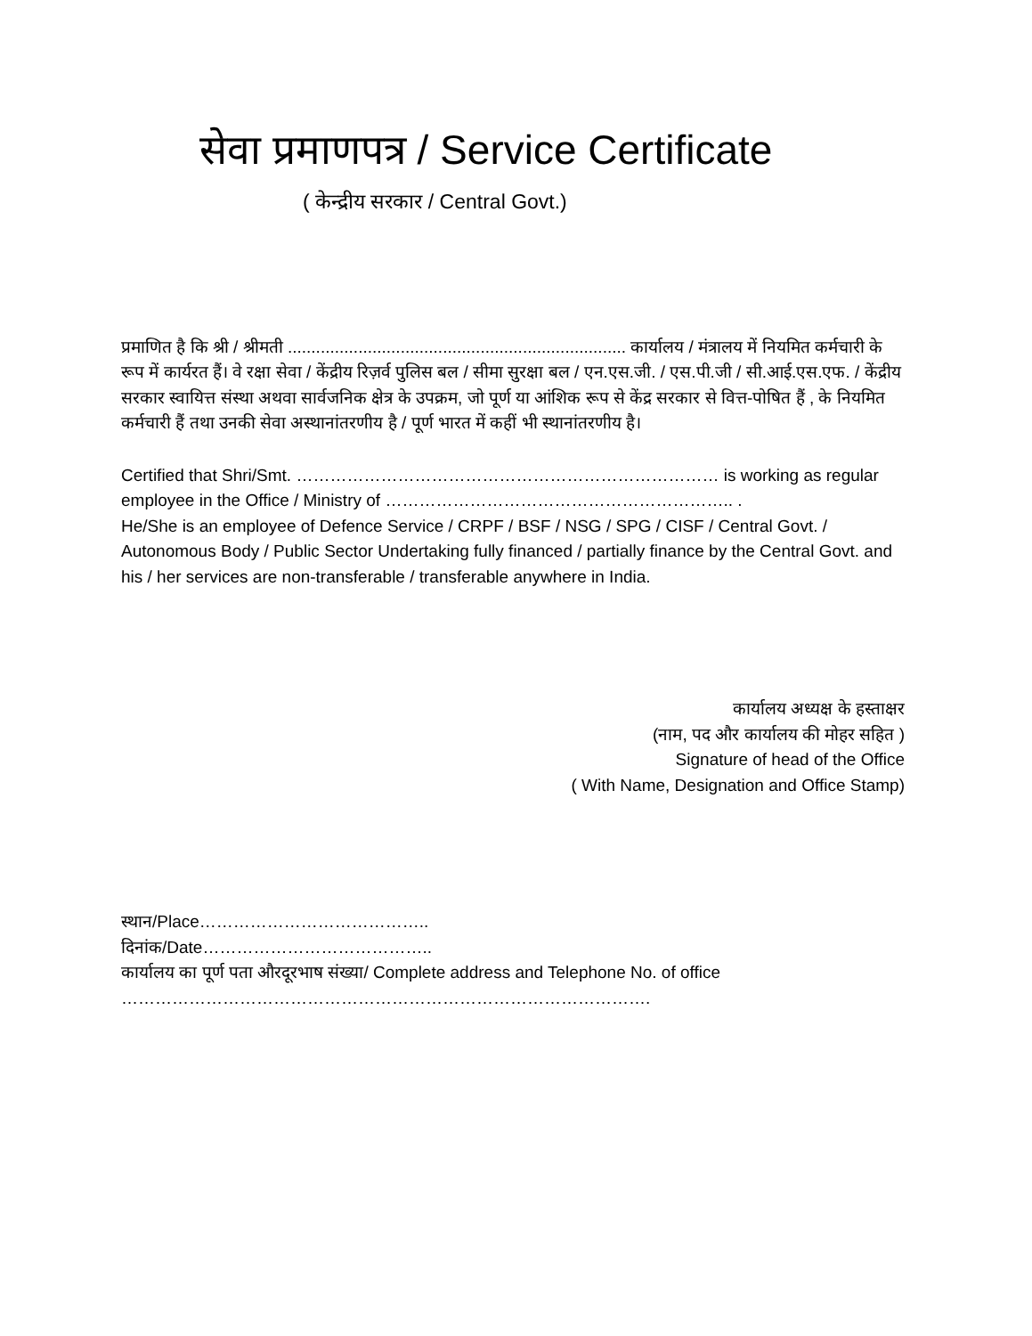सेवा प्रमाणपत्र / Service Certificate
( केन्द्रीय सरकार / Central Govt.)
प्रमाणित है कि श्री / श्रीमती ........................................................................ कार्यालय / मंत्रालय में नियमित कर्मचारी के रूप में कार्यरत हैं। वे रक्षा सेवा / केंद्रीय रिज़र्व पुलिस बल / सीमा सुरक्षा बल / एन.एस.जी. / एस.पी.जी / सी.आई.एस.एफ. / केंद्रीय सरकार स्वायित्त संस्था अथवा सार्वजनिक क्षेत्र के उपक्रम, जो पूर्ण या आंशिक रूप से केंद्र सरकार से वित्त-पोषित हैं , के नियमित कर्मचारी हैं तथा उनकी सेवा अस्थानांतरणीय है / पूर्ण भारत में कहीं भी स्थानांतरणीय है।
Certified that Shri/Smt. ………………………………………………………………… is working as regular employee in the Office / Ministry of …………………………………………………….. .
He/She is an employee of Defence Service / CRPF / BSF / NSG / SPG / CISF / Central Govt. / Autonomous Body / Public Sector Undertaking fully financed / partially finance by the Central Govt. and his / her services are non-transferable / transferable anywhere in India.
कार्यालय अध्यक्ष के हस्ताक्षर
(नाम, पद और कार्यालय की मोहर सहित )
Signature of head of the Office
( With Name, Designation and Office Stamp)
स्थान/Place…………………………………..
दिनांक/Date…………………………………..
कार्यालय का पूर्ण पता औरदूरभाष संख्या/ Complete address and Telephone No. of office
………………………………………………………………………………….